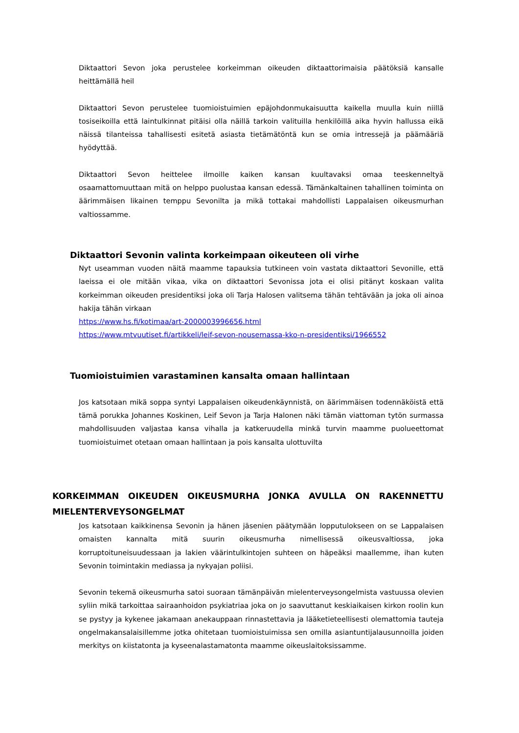Diktaattori Sevon joka perustelee korkeimman oikeuden diktaattorimaisia päätöksiä kansalle heittämällä heil
Diktaattori Sevon perustelee tuomioistuimien epäjohdonmukaisuutta kaikella muulla kuin niillä tosiseikoilla että laintulkinnat pitäisi olla näillä tarkoin valituilla henkilöillä aika hyvin hallussa eikä näissä tilanteissa tahallisesti esitetä asiasta tietämätöntä kun se omia intressejä ja päämääriä hyödyttää.
Diktaattori Sevon heittelee ilmoille kaiken kansan kuultavaksi omaa teeskenneltyä osaamattomuuttaan mitä on helppo puolustaa kansan edessä. Tämänkaltainen tahallinen toiminta on äärimmäisen likainen temppu Sevonilta ja mikä tottakai mahdollisti Lappalaisen oikeusmurhan valtiossamme.
Diktaattori Sevonin valinta korkeimpaan oikeuteen oli virhe
Nyt useamman vuoden näitä maamme tapauksia tutkineen voin vastata diktaattori Sevonille, että laeissa ei ole mitään vikaa, vika on diktaattori Sevonissa jota ei olisi pitänyt koskaan valita korkeimman oikeuden presidentiksi joka oli Tarja Halosen valitsema tähän tehtävään ja joka oli ainoa hakija tähän virkaan
https://www.hs.fi/kotimaa/art-2000003996656.html
https://www.mtvuutiset.fi/artikkeli/leif-sevon-nousemassa-kko-n-presidentiksi/1966552
Tuomioistuimien varastaminen kansalta omaan hallintaan
Jos katsotaan mikä soppa syntyi Lappalaisen oikeudenkäynnistä, on äärimmäisen todennäköistä että tämä porukka Johannes Koskinen, Leif Sevon ja Tarja Halonen näki tämän viattoman tytön surmassa mahdollisuuden valjastaa kansa vihalla ja katkeruudella minkä turvin maamme puolueettomat tuomioistuimet otetaan omaan hallintaan ja pois kansalta ulottuvilta
KORKEIMMAN OIKEUDEN OIKEUSMURHA JONKA AVULLA ON RAKENNETTU MIELENTERVEYSONGELMAT
Jos katsotaan kaikkinensa Sevonin ja hänen jäsenien päätymään lopputulokseen on se Lappalaisen omaisten kannalta mitä suurin oikeusmurha nimellisessä oikeusvaltiossa, joka korruptoituneisuudessaan ja lakien väärintulkintojen suhteen on häpeäksi maallemme, ihan kuten Sevonin toimintakin mediassa ja nykyajan poliisi.
Sevonin tekemä oikeusmurha satoi suoraan tämänpäivän mielenterveysongelmista vastuussa olevien syliin mikä tarkoittaa sairaanhoidon psykiatriaa joka on jo saavuttanut keskiaikaisen kirkon roolin kun se pystyy ja kykenee jakamaan anekauppaan rinnastettavia ja lääketieteellisesti olemattomia tauteja ongelmakansalaisillemme jotka ohitetaan tuomioistuimissa sen omilla asiantuntijalausunnoilla joiden merkitys on kiistatonta ja kyseenalastamatonta maamme oikeuslaitoksissamme.